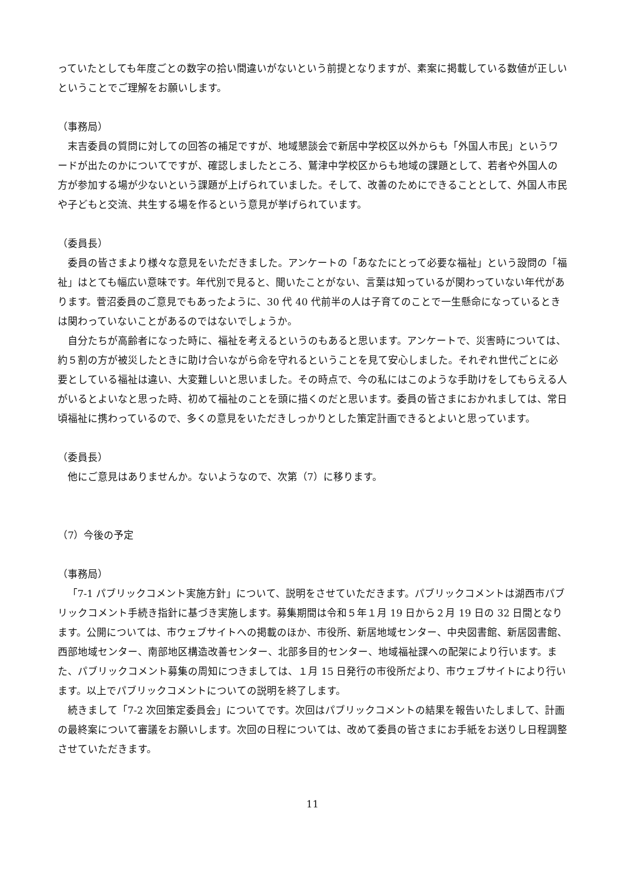っていたとしても年度ごとの数字の拾い間違いがないという前提となりますが、素案に掲載している数値が正しいということでご理解をお願いします。
（事務局）
末吉委員の質問に対しての回答の補足ですが、地域懇談会で新居中学校区以外からも「外国人市民」というワードが出たのかについてですが、確認しましたところ、鷲津中学校区からも地域の課題として、若者や外国人の方が参加する場が少ないという課題が上げられていました。そして、改善のためにできることとして、外国人市民や子どもと交流、共生する場を作るという意見が挙げられています。
（委員長）
委員の皆さまより様々な意見をいただきました。アンケートの「あなたにとって必要な福祉」という設問の「福祉」はとても幅広い意味です。年代別で見ると、聞いたことがない、言葉は知っているが関わっていない年代があります。菅沼委員のご意見でもあったように、30 代 40 代前半の人は子育てのことで一生懸命になっているときは関わっていないことがあるのではないでしょうか。
自分たちが高齢者になった時に、福祉を考えるというのもあると思います。アンケートで、災害時については、約５割の方が被災したときに助け合いながら命を守れるということを見て安心しました。それぞれ世代ごとに必要としている福祉は違い、大変難しいと思いました。その時点で、今の私にはこのような手助けをしてもらえる人がいるとよいなと思った時、初めて福祉のことを頭に描くのだと思います。委員の皆さまにおかれましては、常日頃福祉に携わっているので、多くの意見をいただきしっかりとした策定計画できるとよいと思っています。
（委員長）
他にご意見はありませんか。ないようなので、次第（7）に移ります。
（7）今後の予定
（事務局）
「7-1 パブリックコメント実施方針」について、説明をさせていただきます。パブリックコメントは湖西市パブリックコメント手続き指針に基づき実施します。募集期間は令和５年１月 19 日から２月 19 日の 32 日間となります。公開については、市ウェブサイトへの掲載のほか、市役所、新居地域センター、中央図書館、新居図書館、西部地域センター、南部地区構造改善センター、北部多目的センター、地域福祉課への配架により行います。また、パブリックコメント募集の周知につきましては、１月 15 日発行の市役所だより、市ウェブサイトにより行います。以上でパブリックコメントについての説明を終了します。
続きまして「7-2 次回策定委員会」についてです。次回はパブリックコメントの結果を報告いたしまして、計画の最終案について審議をお願いします。次回の日程については、改めて委員の皆さまにお手紙をお送りし日程調整させていただきます。
11